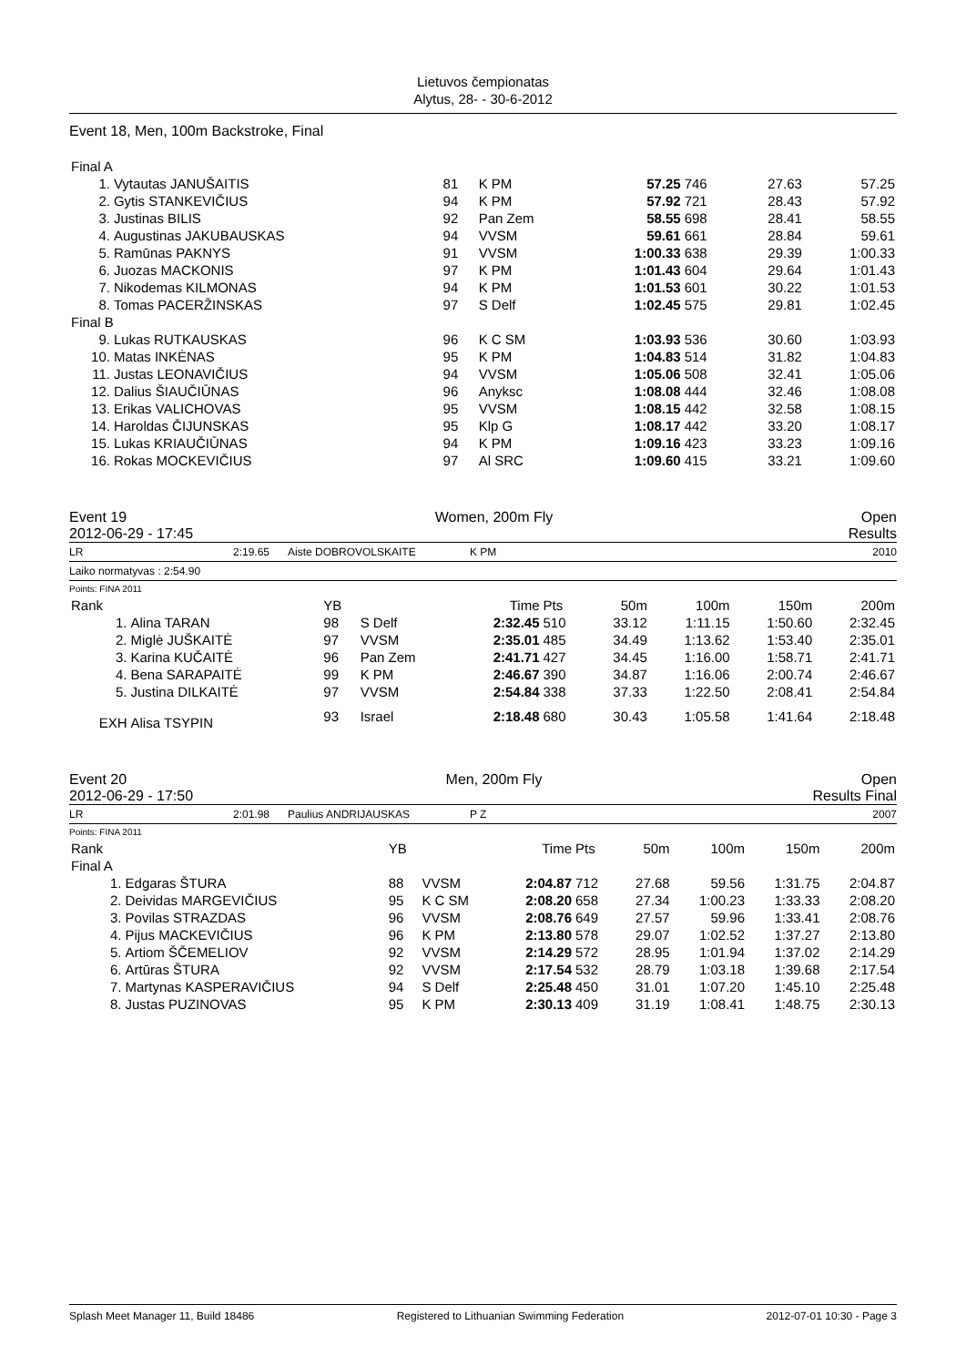Lietuvos čempionatas
Alytus, 28- - 30-6-2012
Event 18, Men, 100m Backstroke, Final
| Final A | | | | | | | |
| 1. | Vytautas JANUŠAITIS | 81 | K PM | 57.25 | 746 | 27.63 | 57.25 |
| 2. | Gytis STANKEVIČIUS | 94 | K PM | 57.92 | 721 | 28.43 | 57.92 |
| 3. | Justinas BILIS | 92 | Pan Zem | 58.55 | 698 | 28.41 | 58.55 |
| 4. | Augustinas JAKUBAUSKAS | 94 | VVSM | 59.61 | 661 | 28.84 | 59.61 |
| 5. | Ramūnas PAKNYS | 91 | VVSM | 1:00.33 | 638 | 29.39 | 1:00.33 |
| 6. | Juozas MACKONIS | 97 | K PM | 1:01.43 | 604 | 29.64 | 1:01.43 |
| 7. | Nikodemas KILMONAS | 94 | K PM | 1:01.53 | 601 | 30.22 | 1:01.53 |
| 8. | Tomas PACERŽINSKAS | 97 | S Delf | 1:02.45 | 575 | 29.81 | 1:02.45 |
| Final B | | | | | | | |
| 9. | Lukas RUTKAUSKAS | 96 | K C SM | 1:03.93 | 536 | 30.60 | 1:03.93 |
| 10. | Matas INKĖNAS | 95 | K PM | 1:04.83 | 514 | 31.82 | 1:04.83 |
| 11. | Justas LEONAVIČIUS | 94 | VVSM | 1:05.06 | 508 | 32.41 | 1:05.06 |
| 12. | Dalius ŠIAUČIŪNAS | 96 | Anyksc | 1:08.08 | 444 | 32.46 | 1:08.08 |
| 13. | Erikas VALICHOVAS | 95 | VVSM | 1:08.15 | 442 | 32.58 | 1:08.15 |
| 14. | Haroldas ČIJUNSKAS | 95 | Klp G | 1:08.17 | 442 | 33.20 | 1:08.17 |
| 15. | Lukas KRIAUČIŪNAS | 94 | K PM | 1:09.16 | 423 | 33.23 | 1:09.16 |
| 16. | Rokas MOCKEVIČIUS | 97 | Al SRC | 1:09.60 | 415 | 33.21 | 1:09.60 |
Event 19 Women, 200m Fly Open
2012-06-29 - 17:45 Results
LR 2:19.65 Aiste DOBROVOLSKAITE K PM 2010
Laiko normatyvas : 2:54.90
Points: FINA 2011
| Rank | | YB | | Time | Pts | 50m | 100m | 150m | 200m |
| --- | --- | --- | --- | --- | --- | --- | --- | --- | --- |
| 1. | Alina TARAN | 98 | S Delf | 2:32.45 | 510 | 33.12 | 1:11.15 | 1:50.60 | 2:32.45 |
| 2. | Miglė JUŠKAITĖ | 97 | VVSM | 2:35.01 | 485 | 34.49 | 1:13.62 | 1:53.40 | 2:35.01 |
| 3. | Karina KUČAITĖ | 96 | Pan Zem | 2:41.71 | 427 | 34.45 | 1:16.00 | 1:58.71 | 2:41.71 |
| 4. | Bena SARAPAITĖ | 99 | K PM | 2:46.67 | 390 | 34.87 | 1:16.06 | 2:00.74 | 2:46.67 |
| 5. | Justina DILKAITĖ | 97 | VVSM | 2:54.84 | 338 | 37.33 | 1:22.50 | 2:08.41 | 2:54.84 |
| EXH | Alisa TSYPIN | 93 | Israel | 2:18.48 | 680 | 30.43 | 1:05.58 | 1:41.64 | 2:18.48 |
Event 20 Men, 200m Fly Open
2012-06-29 - 17:50 Results Final
LR 2:01.98 Paulius ANDRIJAUSKAS P Z 2007
Points: FINA 2011
| Rank | | YB | | Time | Pts | 50m | 100m | 150m | 200m |
| --- | --- | --- | --- | --- | --- | --- | --- | --- | --- |
| Final A | | | | | | | | | |
| 1. | Edgaras ŠTURA | 88 | VVSM | 2:04.87 | 712 | 27.68 | 59.56 | 1:31.75 | 2:04.87 |
| 2. | Deividas MARGEVIČIUS | 95 | K C SM | 2:08.20 | 658 | 27.34 | 1:00.23 | 1:33.33 | 2:08.20 |
| 3. | Povilas STRAZDAS | 96 | VVSM | 2:08.76 | 649 | 27.57 | 59.96 | 1:33.41 | 2:08.76 |
| 4. | Pijus MACKEVIČIUS | 96 | K PM | 2:13.80 | 578 | 29.07 | 1:02.52 | 1:37.27 | 2:13.80 |
| 5. | Artiom ŠČEMELIOV | 92 | VVSM | 2:14.29 | 572 | 28.95 | 1:01.94 | 1:37.02 | 2:14.29 |
| 6. | Artūras ŠTURA | 92 | VVSM | 2:17.54 | 532 | 28.79 | 1:03.18 | 1:39.68 | 2:17.54 |
| 7. | Martynas KASPERAVIČIUS | 94 | S Delf | 2:25.48 | 450 | 31.01 | 1:07.20 | 1:45.10 | 2:25.48 |
| 8. | Justas PUZINOVAS | 95 | K PM | 2:30.13 | 409 | 31.19 | 1:08.41 | 1:48.75 | 2:30.13 |
Splash Meet Manager 11, Build 18486 Registered to Lithuanian Swimming Federation 2012-07-01 10:30 - Page 3